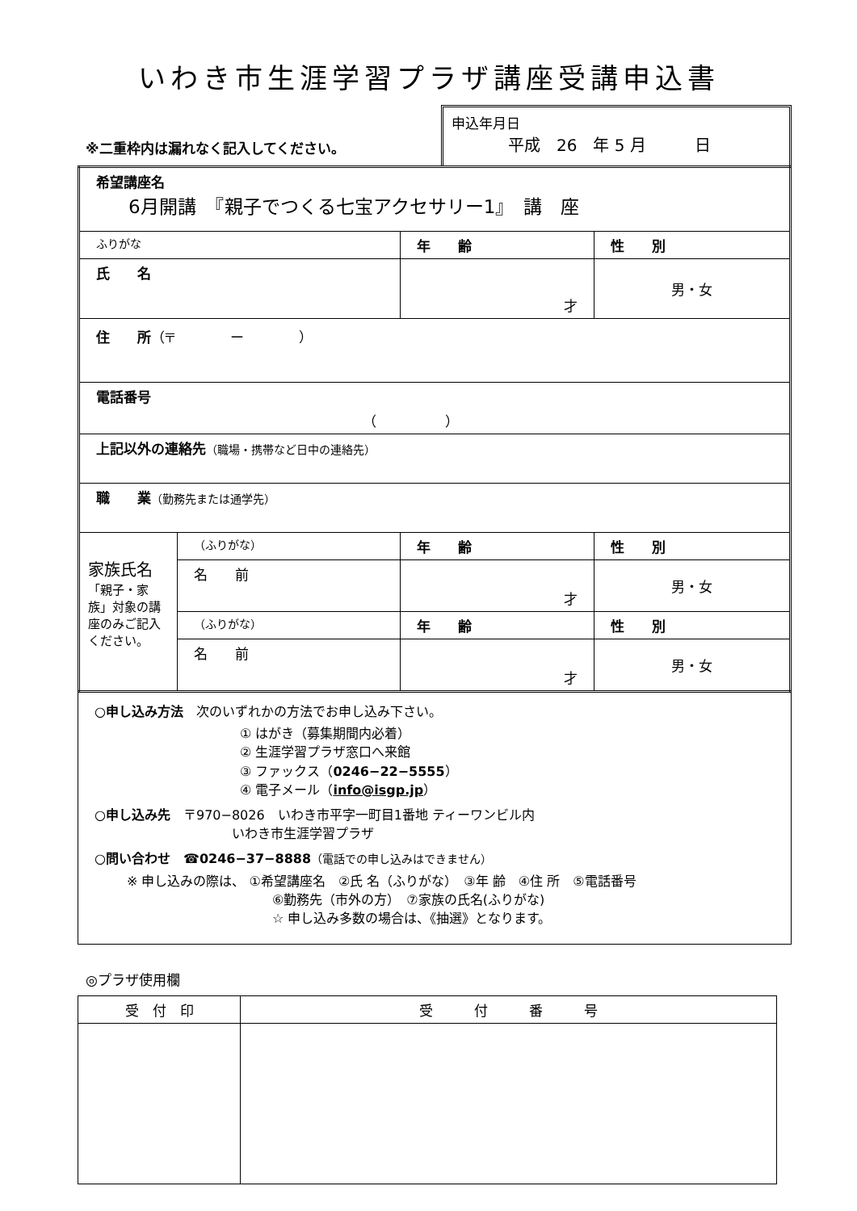いわき市生涯学習プラザ講座受講申込書
※二重枠内は漏れなく記入してください。
申込年月日
平成　26　年 5 月　　　日
| 希望講座名 6月開講 『親子でつくる七宝アクセサリー1』 講 座 | | | |
| ふりがな | | 年 齢 | 性 別 |
| 氏 名 | | 才 | 男・女 |
| 住 所 （〒 ー ） | | | |
| 電話番号 （ ） | | | |
| 上記以外の連絡先 （職場・携帯など日中の連絡先） | | | |
| 職 業 （勤務先または通学先） | | | |
| 家族氏名 「親子・家族」対象の講座のみご記入ください。 | （ふりがな） | 年 齢 | 性 別 |
| | 名 前 | 才 | 男・女 |
| | （ふりがな） | 年 齢 | 性 別 |
| | 名 前 | 才 | 男・女 |
○申し込み方法　次のいずれかの方法でお申し込み下さい。
① はがき（募集期間内必着）
② 生涯学習プラザ窓口へ来館
③ ファックス（0246−22−5555）
④ 電子メール（info@isgp.jp）
○申し込み先　〒970−8026　いわき市平字一町目1番地 ティーワンビル内
いわき市生涯学習プラザ
○問い合わせ　☎0246−37−8888（電話での申し込みはできません）
※ 申し込みの際は、 ①希望講座名　②氏 名（ふりがな）　③年 齢　④住 所　⑤電話番号
⑥勤務先（市外の方）　⑦家族の氏名(ふりがな)
☆ 申し込み多数の場合は、《抽選》となります。
◎プラザ使用欄
| 受 付 印 | 受 付 番 号 |
| --- | --- |